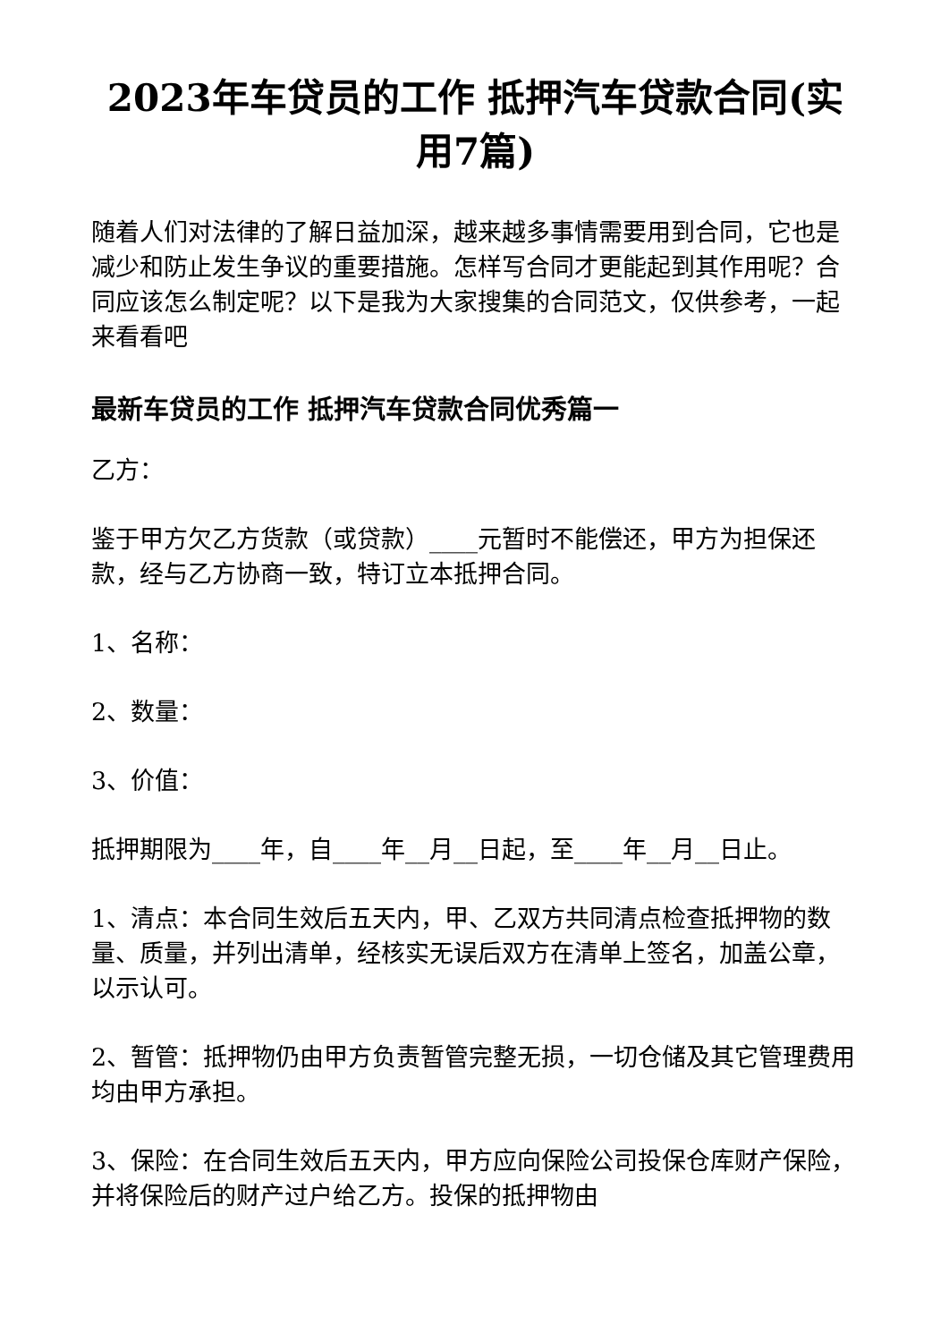2023年车贷员的工作 抵押汽车贷款合同(实用7篇)
随着人们对法律的了解日益加深，越来越多事情需要用到合同，它也是减少和防止发生争议的重要措施。怎样写合同才更能起到其作用呢？合同应该怎么制定呢？以下是我为大家搜集的合同范文，仅供参考，一起来看看吧
最新车贷员的工作 抵押汽车贷款合同优秀篇一
乙方：
鉴于甲方欠乙方货款（或贷款）____元暂时不能偿还，甲方为担保还款，经与乙方协商一致，特订立本抵押合同。
1、名称：
2、数量：
3、价值：
抵押期限为____年，自____年__月__日起，至____年__月__日止。
1、清点：本合同生效后五天内，甲、乙双方共同清点检查抵押物的数量、质量，并列出清单，经核实无误后双方在清单上签名，加盖公章，以示认可。
2、暂管：抵押物仍由甲方负责暂管完整无损，一切仓储及其它管理费用均由甲方承担。
3、保险：在合同生效后五天内，甲方应向保险公司投保仓库财产保险，并将保险后的财产过户给乙方。投保的抵押物由